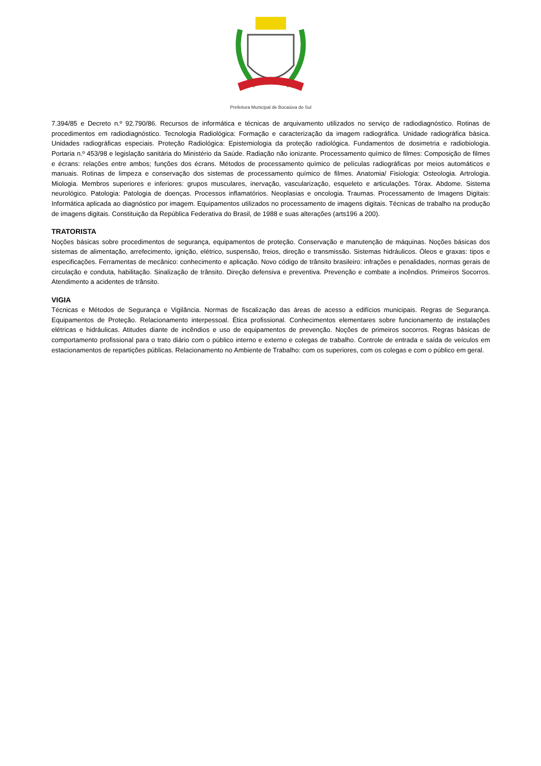Prefeitura Municipal de Bocaiúva do Sul
7.394/85 e Decreto n.º 92.790/86. Recursos de informática e técnicas de arquivamento utilizados no serviço de radiodiagnóstico. Rotinas de procedimentos em radiodiagnóstico. Tecnologia Radiológica: Formação e caracterização da imagem radiográfica. Unidade radiográfica básica. Unidades radiográficas especiais. Proteção Radiológica: Epistemiologia da proteção radiológica. Fundamentos de dosimetria e radiobiologia. Portaria n.º 453/98 e legislação sanitária do Ministério da Saúde. Radiação não ionizante. Processamento químico de filmes: Composição de filmes e écrans: relações entre ambos; funções dos écrans. Métodos de processamento químico de películas radiográficas por meios automáticos e manuais. Rotinas de limpeza e conservação dos sistemas de processamento químico de filmes. Anatomia/ Fisiologia: Osteologia. Artrologia. Miologia. Membros superiores e inferiores: grupos musculares, inervação, vascularização, esqueleto e articulações. Tórax. Abdome. Sistema neurológico. Patologia: Patologia de doenças. Processos inflamatórios. Neoplasias e oncologia. Traumas. Processamento de Imagens Digitais: Informática aplicada ao diagnóstico por imagem. Equipamentos utilizados no processamento de imagens digitais. Técnicas de trabalho na produção de imagens digitais. Constituição da República Federativa do Brasil, de 1988 e suas alterações (arts196 a 200).
TRATORISTA
Noções básicas sobre procedimentos de segurança, equipamentos de proteção. Conservação e manutenção de máquinas. Noções básicas dos sistemas de alimentação, arrefecimento, ignição, elétrico, suspensão, freios, direção e transmissão. Sistemas hidráulicos. Óleos e graxas: tipos e especificações. Ferramentas de mecânico: conhecimento e aplicação. Novo código de trânsito brasileiro: infrações e penalidades, normas gerais de circulação e conduta, habilitação. Sinalização de trânsito. Direção defensiva e preventiva. Prevenção e combate a incêndios. Primeiros Socorros. Atendimento a acidentes de trânsito.
VIGIA
Técnicas e Métodos de Segurança e Vigilância. Normas de fiscalização das áreas de acesso a edifícios municipais. Regras de Segurança. Equipamentos de Proteção. Relacionamento interpessoal. Ética profissional. Conhecimentos elementares sobre funcionamento de instalações elétricas e hidráulicas. Atitudes diante de incêndios e uso de equipamentos de prevenção. Noções de primeiros socorros. Regras básicas de comportamento profissional para o trato diário com o público interno e externo e colegas de trabalho. Controle de entrada e saída de veículos em estacionamentos de repartições públicas. Relacionamento no Ambiente de Trabalho: com os superiores, com os colegas e com o público em geral.